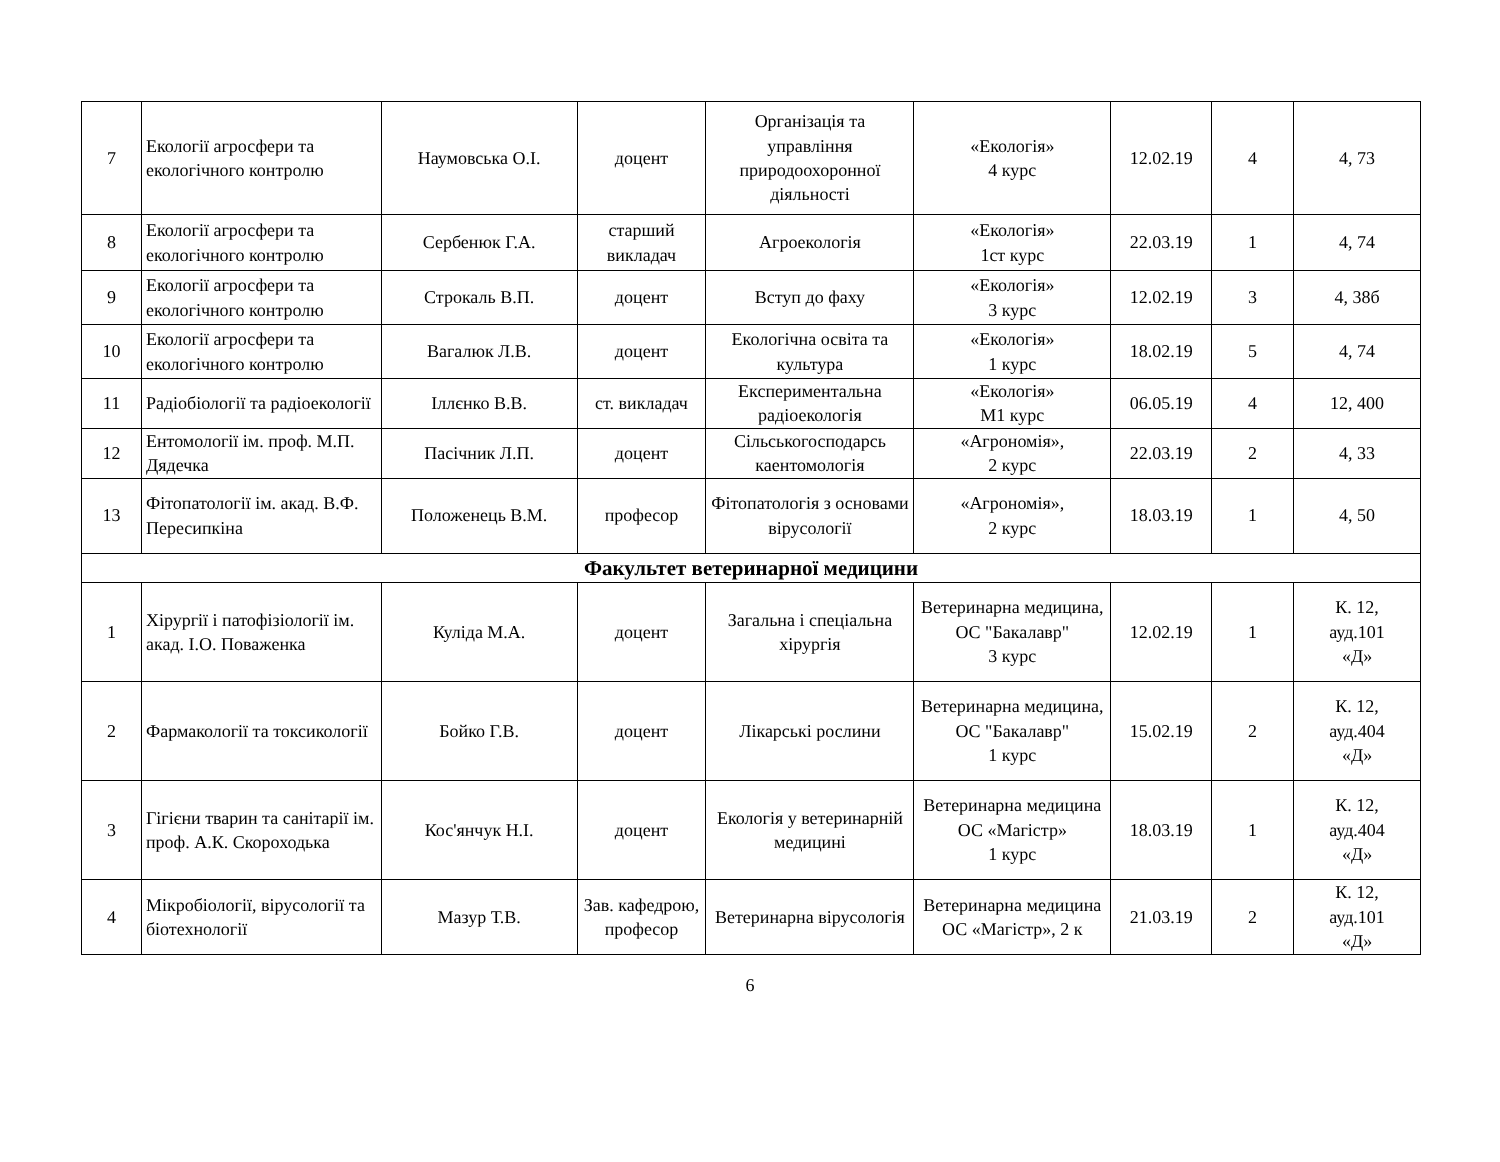| 7 | Екології агросфери та екологічного контролю | Наумовська О.І. | доцент | Організація та управління природоохоронної діяльності | «Екологія» 4 курс | 12.02.19 | 4 | 4, 73 |
| 8 | Екології агросфери та екологічного контролю | Сербенюк Г.А. | старший викладач | Агроекологія | «Екологія» 1ст курс | 22.03.19 | 1 | 4, 74 |
| 9 | Екології агросфери та екологічного контролю | Строкаль В.П. | доцент | Вступ до фаху | «Екологія» 3 курс | 12.02.19 | 3 | 4, 38б |
| 10 | Екології агросфери та екологічного контролю | Вагалюк Л.В. | доцент | Екологічна освіта та культура | «Екологія» 1 курс | 18.02.19 | 5 | 4, 74 |
| 11 | Радіобіології та радіоекології | Іллєнко В.В. | ст. викладач | Експериментальна радіоекологія | «Екологія» М1 курс | 06.05.19 | 4 | 12, 400 |
| 12 | Ентомології ім. проф. М.П. Дядечка | Пасічник Л.П. | доцент | Сільськогосподарсь каентомологія | «Агрономія», 2 курс | 22.03.19 | 2 | 4, 33 |
| 13 | Фітопатології ім. акад. В.Ф. Пересипкіна | Положенець В.М. | професор | Фітопатологія з основами вірусології | «Агрономія», 2 курс | 18.03.19 | 1 | 4, 50 |
| Факультет ветеринарної медицини | | | | | | | | |
| 1 | Хірургії і патофізіології ім. акад. І.О. Поваженка | Куліда М.А. | доцент | Загальна і спеціальна хірургія | Ветеринарна медицина, ОС "Бакалавр" 3 курс | 12.02.19 | 1 | К. 12, ауд.101 «Д» |
| 2 | Фармакології та токсикології | Бойко Г.В. | доцент | Лікарські рослини | Ветеринарна медицина, ОС "Бакалавр" 1 курс | 15.02.19 | 2 | К. 12, ауд.404 «Д» |
| 3 | Гігієни тварин та санітарії ім. проф. А.К. Скороходька | Кос'янчук Н.І. | доцент | Екологія у ветеринарній медицині | Ветеринарна медицина ОС «Магістр» 1 курс | 18.03.19 | 1 | К. 12, ауд.404 «Д» |
| 4 | Мікробіології, вірусології та біотехнології | Мазур Т.В. | Зав. кафедрою, професор | Ветеринарна вірусологія | Ветеринарна медицина ОС «Магістр», 2 к | 21.03.19 | 2 | К. 12, ауд.101 «Д» |
6